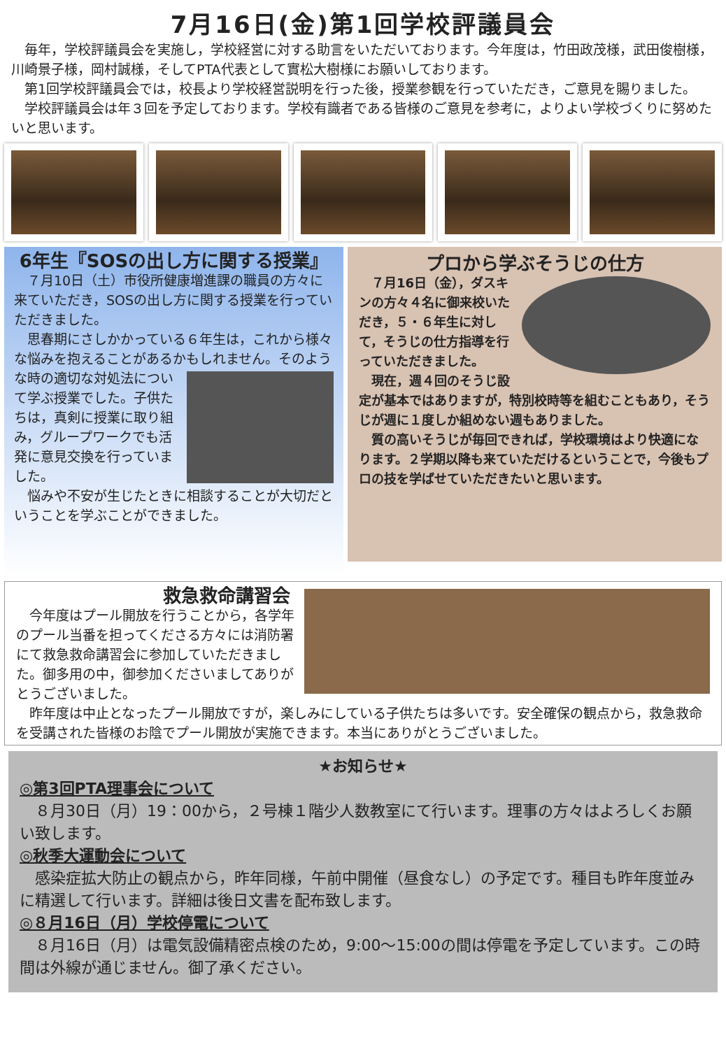7月16日(金)第1回学校評議員会
　毎年，学校評議員会を実施し，学校経営に対する助言をいただいております。今年度は，竹田政茂様，武田俊樹様，川崎景子様，岡村誠様，そしてPTA代表として實松大樹様にお願いしております。
　第1回学校評議員会では，校長より学校経営説明を行った後，授業参観を行っていただき，ご意見を賜りました。
　学校評議員会は年３回を予定しております。学校有識者である皆様のご意見を参考に，よりよい学校づくりに努めたいと思います。
6年生『SOSの出し方に関する授業』
　７月10日（土）市役所健康増進課の職員の方々に来ていただき，SOSの出し方に関する授業を行っていただきました。
　思春期にさしかかっている６年生は，これから様々な悩みを抱えることがあるかもしれません。そのような時の適切な対処法 について学ぶ授業でした。子供たちは，真剣に授業に取り組み，グループワークでも活発に意見交換を行っていました。
　悩みや不安が生じたときに相談することが大切だということを学ぶことができました。
プロから学ぶそうじの仕方
　７月16日（金），ダスキンの方々４名に御来校いただき，５・６年生に対して，そうじの仕方指導を行っていただきました。
　現在，週４回のそうじ設定が基本ではありますが，特別校時等を組むこともあり，そうじが週に１度しか組めない週もありました。
　質の高いそうじが毎回できれば，学校環境はより快適になります。２学期以降も来ていただけるということで，今後もプロの技を学ばせていただきたいと思います。
救急救命講習会
　今年度はプール開放を行うことから，各学年のプール当番を担ってくださる方々には消防署にて救急救命講習会に参加していただきました。御多用の中，御参加くださいましてありがとうございました。
　昨年度は中止となったプール開放ですが，楽しみにしている子供たちは多いです。安全確保の観点から，救急救命を受講された皆様のお陰でプール開放が実施できます。本当にありがとうございました。
★お知らせ★
◎第3回PTA理事会について
　８月30日（月）19：00から，２号棟１階少人数教室にて行います。理事の方々はよろしくお願い致します。
◎秋季大運動会について
　感染症拡大防止の観点から，昨年同様，午前中開催（昼食なし）の予定です。種目も昨年度並みに精選して行います。詳細は後日文書を配布致します。
◎８月16日（月）学校停電について
　８月16日（月）は電気設備精密点検のため，9:00～15:00の間は停電を予定しています。この時間は外線が通じません。御了承ください。